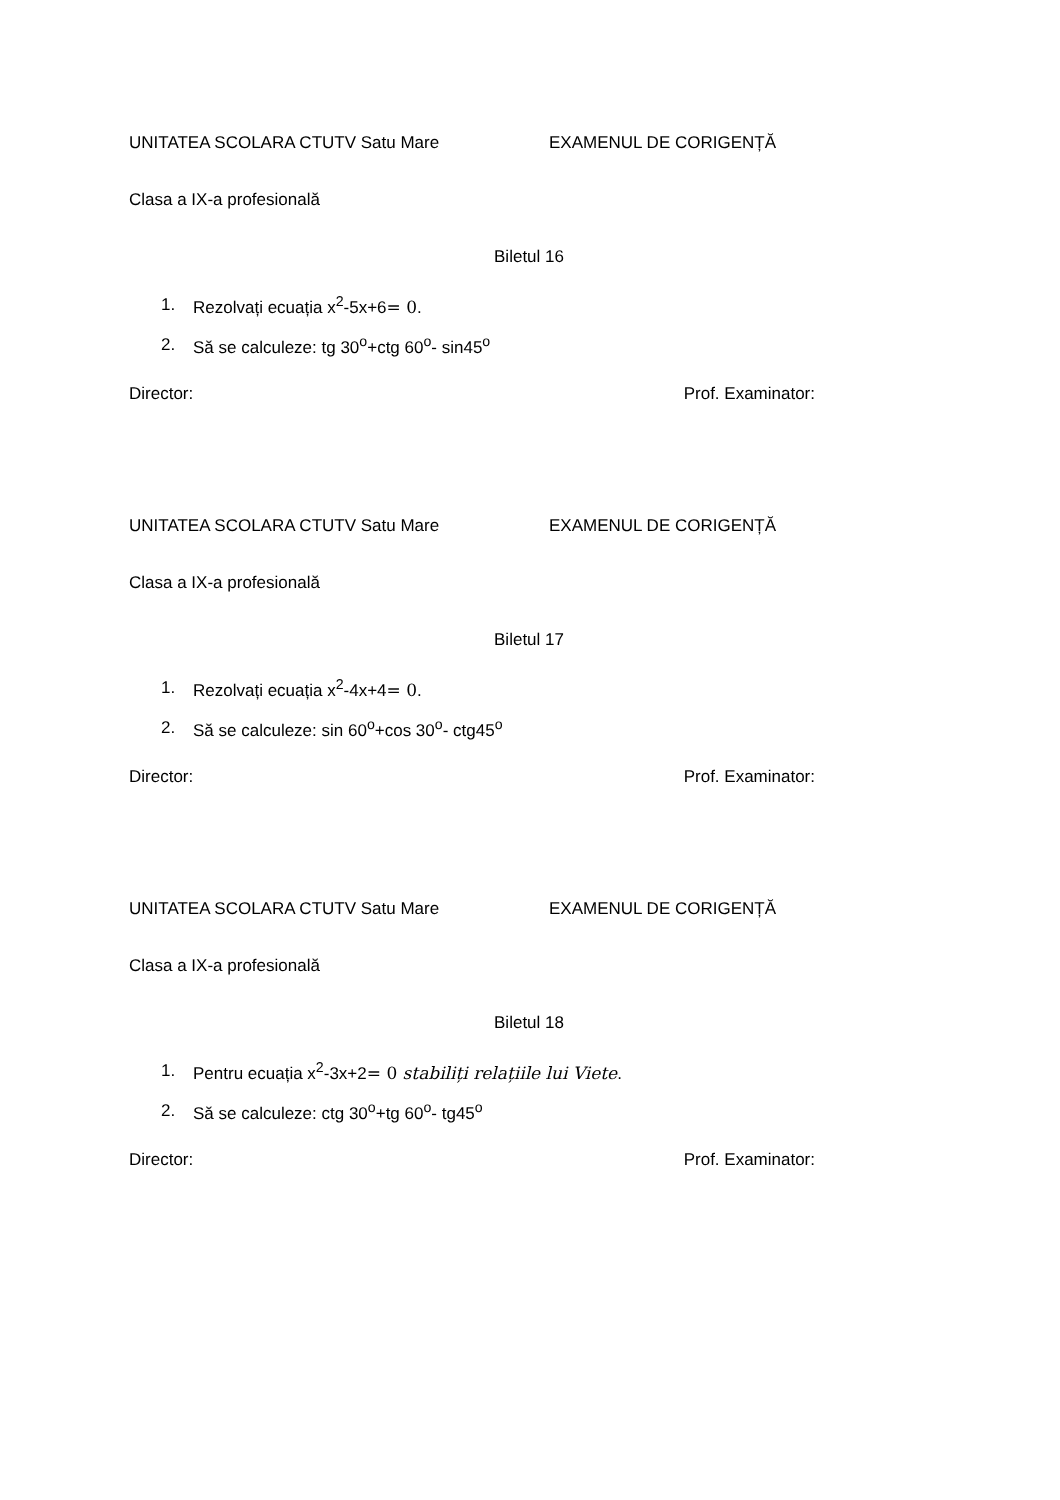UNITATEA SCOLARA CTUTV Satu Mare EXAMENUL DE CORIGENȚĂ
Clasa a IX-a profesională
Biletul 16
1. Rezolvați ecuația x<sup>2</sup>-5x+6= 0.
2. Să se calculeze: tg 30<sup>o</sup>+ctg 60<sup>o</sup>- sin45<sup>o</sup>
Director: Prof. Examinator:
UNITATEA SCOLARA CTUTV Satu Mare EXAMENUL DE CORIGENȚĂ
Clasa a IX-a profesională
Biletul 17
1. Rezolvați ecuația x<sup>2</sup>-4x+4= 0.
2. Să se calculeze: sin 60<sup>o</sup>+cos 30<sup>o</sup>- ctg45<sup>o</sup>
Director: Prof. Examinator:
UNITATEA SCOLARA CTUTV Satu Mare EXAMENUL DE CORIGENȚĂ
Clasa a IX-a profesională
Biletul 18
1. Pentru ecuația x<sup>2</sup>-3x+2= 0 stabiliți relațiile lui Viete.
2. Să se calculeze: ctg 30<sup>o</sup>+tg 60<sup>o</sup>- tg45<sup>o</sup>
Director: Prof. Examinator: